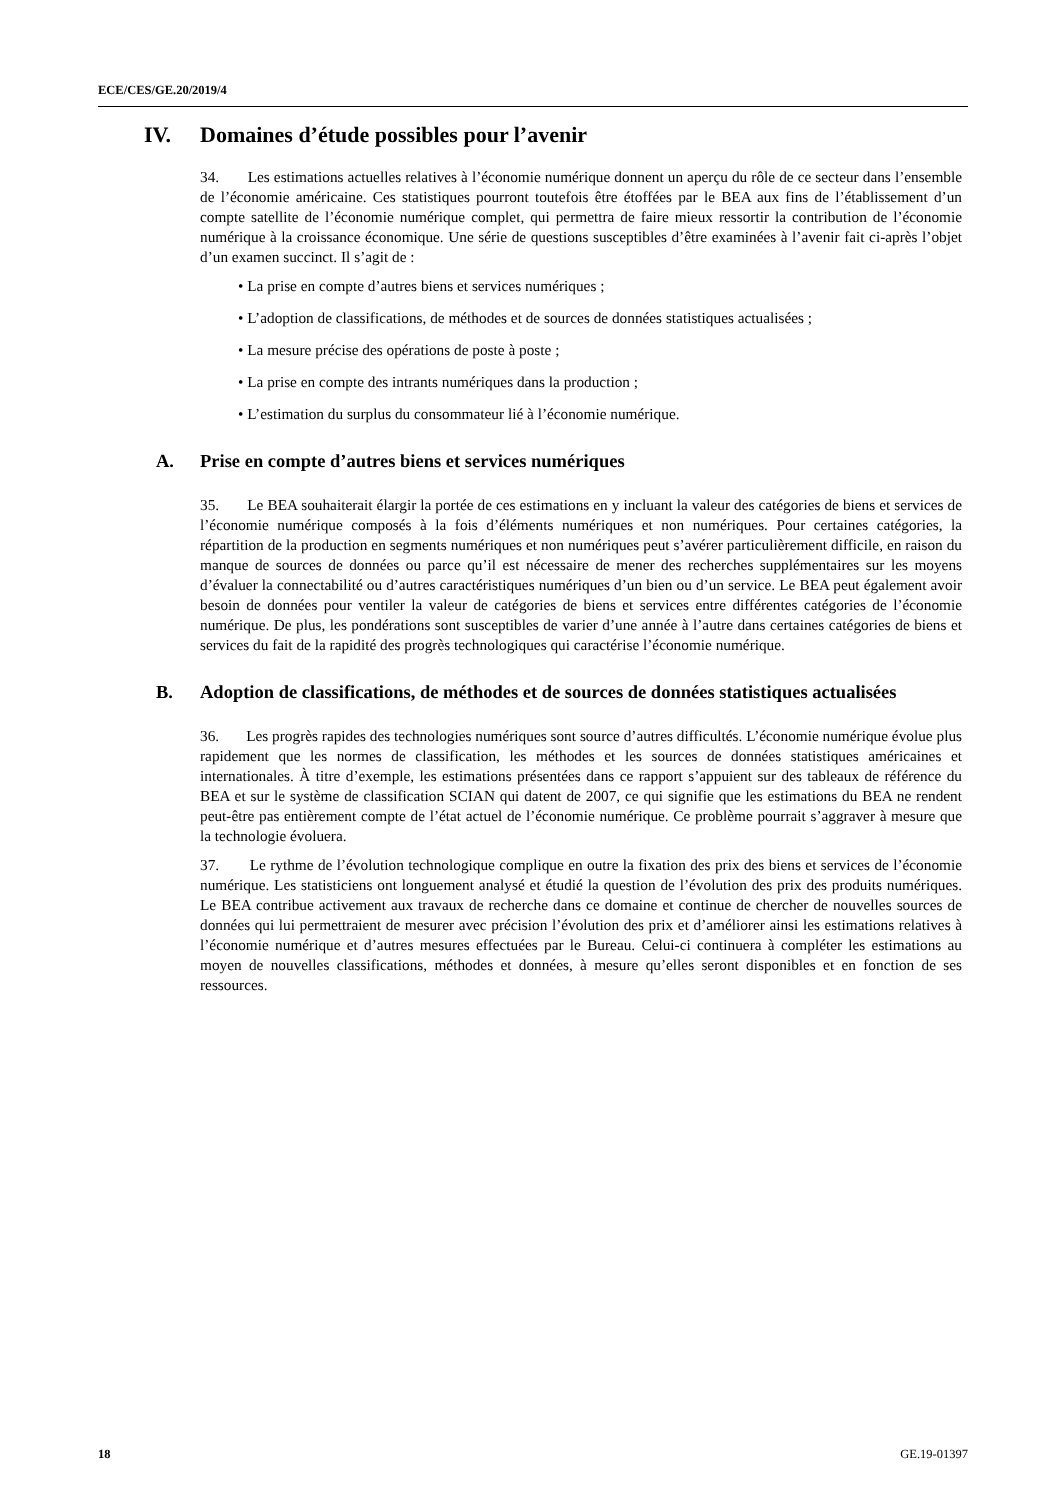ECE/CES/GE.20/2019/4
IV. Domaines d’étude possibles pour l’avenir
34. Les estimations actuelles relatives à l’économie numérique donnent un aperçu du rôle de ce secteur dans l’ensemble de l’économie américaine. Ces statistiques pourront toutefois être étoffées par le BEA aux fins de l’établissement d’un compte satellite de l’économie numérique complet, qui permettra de faire mieux ressortir la contribution de l’économie numérique à la croissance économique. Une série de questions susceptibles d’être examinées à l’avenir fait ci-après l’objet d’un examen succinct. Il s’agit de :
• La prise en compte d’autres biens et services numériques ;
• L’adoption de classifications, de méthodes et de sources de données statistiques actualisées ;
• La mesure précise des opérations de poste à poste ;
• La prise en compte des intrants numériques dans la production ;
• L’estimation du surplus du consommateur lié à l’économie numérique.
A. Prise en compte d’autres biens et services numériques
35. Le BEA souhaiterait élargir la portée de ces estimations en y incluant la valeur des catégories de biens et services de l’économie numérique composés à la fois d’éléments numériques et non numériques. Pour certaines catégories, la répartition de la production en segments numériques et non numériques peut s’avérer particulièrement difficile, en raison du manque de sources de données ou parce qu’il est nécessaire de mener des recherches supplémentaires sur les moyens d’évaluer la connectabilité ou d’autres caractéristiques numériques d’un bien ou d’un service. Le BEA peut également avoir besoin de données pour ventiler la valeur de catégories de biens et services entre différentes catégories de l’économie numérique. De plus, les pondérations sont susceptibles de varier d’une année à l’autre dans certaines catégories de biens et services du fait de la rapidité des progrès technologiques qui caractérise l’économie numérique.
B. Adoption de classifications, de méthodes et de sources de données statistiques actualisées
36. Les progrès rapides des technologies numériques sont source d’autres difficultés. L’économie numérique évolue plus rapidement que les normes de classification, les méthodes et les sources de données statistiques américaines et internationales. À titre d’exemple, les estimations présentées dans ce rapport s’appuient sur des tableaux de référence du BEA et sur le système de classification SCIAN qui datent de 2007, ce qui signifie que les estimations du BEA ne rendent peut-être pas entièrement compte de l’état actuel de l’économie numérique. Ce problème pourrait s’aggraver à mesure que la technologie évoluera.
37. Le rythme de l’évolution technologique complique en outre la fixation des prix des biens et services de l’économie numérique. Les statisticiens ont longuement analysé et étudié la question de l’évolution des prix des produits numériques. Le BEA contribue activement aux travaux de recherche dans ce domaine et continue de chercher de nouvelles sources de données qui lui permettraient de mesurer avec précision l’évolution des prix et d’améliorer ainsi les estimations relatives à l’économie numérique et d’autres mesures effectuées par le Bureau. Celui-ci continuera à compléter les estimations au moyen de nouvelles classifications, méthodes et données, à mesure qu’elles seront disponibles et en fonction de ses ressources.
18 GE.19-01397